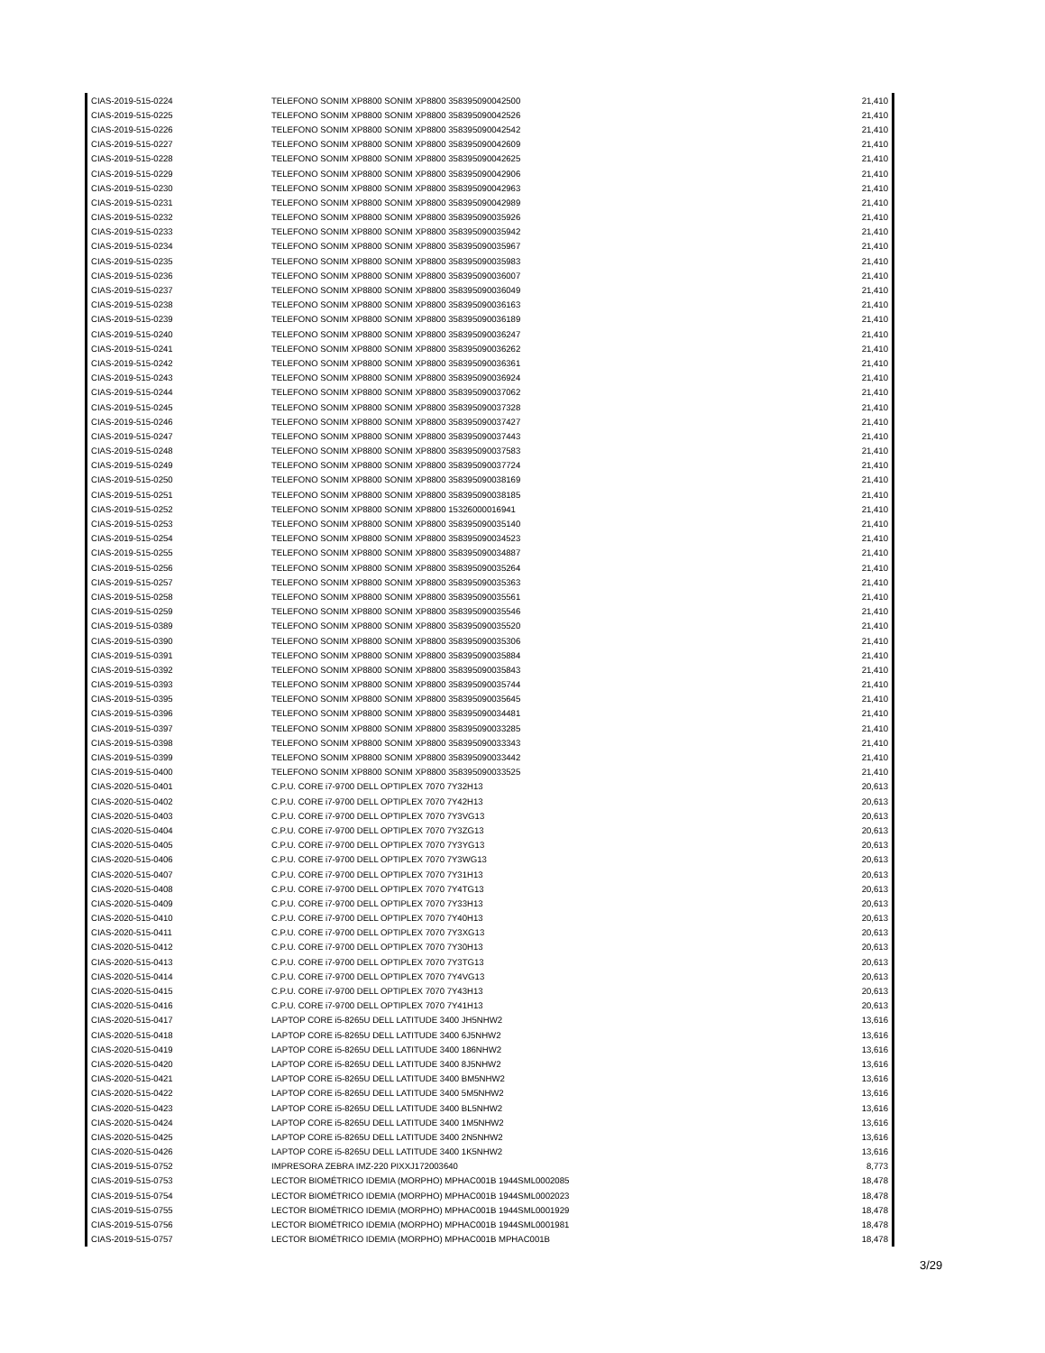| CIAS-2019-515-0224 | TELEFONO SONIM XP8800 SONIM XP8800 358395090042500 | 21,410 |
| CIAS-2019-515-0225 | TELEFONO SONIM XP8800 SONIM XP8800 358395090042526 | 21,410 |
| CIAS-2019-515-0226 | TELEFONO SONIM XP8800 SONIM XP8800 358395090042542 | 21,410 |
| CIAS-2019-515-0227 | TELEFONO SONIM XP8800 SONIM XP8800 358395090042609 | 21,410 |
| CIAS-2019-515-0228 | TELEFONO SONIM XP8800 SONIM XP8800 358395090042625 | 21,410 |
| CIAS-2019-515-0229 | TELEFONO SONIM XP8800 SONIM XP8800 358395090042906 | 21,410 |
| CIAS-2019-515-0230 | TELEFONO SONIM XP8800 SONIM XP8800 358395090042963 | 21,410 |
| CIAS-2019-515-0231 | TELEFONO SONIM XP8800 SONIM XP8800 358395090042989 | 21,410 |
| CIAS-2019-515-0232 | TELEFONO SONIM XP8800 SONIM XP8800 358395090035926 | 21,410 |
| CIAS-2019-515-0233 | TELEFONO SONIM XP8800 SONIM XP8800 358395090035942 | 21,410 |
| CIAS-2019-515-0234 | TELEFONO SONIM XP8800 SONIM XP8800 358395090035967 | 21,410 |
| CIAS-2019-515-0235 | TELEFONO SONIM XP8800 SONIM XP8800 358395090035983 | 21,410 |
| CIAS-2019-515-0236 | TELEFONO SONIM XP8800 SONIM XP8800 358395090036007 | 21,410 |
| CIAS-2019-515-0237 | TELEFONO SONIM XP8800 SONIM XP8800 358395090036049 | 21,410 |
| CIAS-2019-515-0238 | TELEFONO SONIM XP8800 SONIM XP8800 358395090036163 | 21,410 |
| CIAS-2019-515-0239 | TELEFONO SONIM XP8800 SONIM XP8800 358395090036189 | 21,410 |
| CIAS-2019-515-0240 | TELEFONO SONIM XP8800 SONIM XP8800 358395090036247 | 21,410 |
| CIAS-2019-515-0241 | TELEFONO SONIM XP8800 SONIM XP8800 358395090036262 | 21,410 |
| CIAS-2019-515-0242 | TELEFONO SONIM XP8800 SONIM XP8800 358395090036361 | 21,410 |
| CIAS-2019-515-0243 | TELEFONO SONIM XP8800 SONIM XP8800 358395090036924 | 21,410 |
| CIAS-2019-515-0244 | TELEFONO SONIM XP8800 SONIM XP8800 358395090037062 | 21,410 |
| CIAS-2019-515-0245 | TELEFONO SONIM XP8800 SONIM XP8800 358395090037328 | 21,410 |
| CIAS-2019-515-0246 | TELEFONO SONIM XP8800 SONIM XP8800 358395090037427 | 21,410 |
| CIAS-2019-515-0247 | TELEFONO SONIM XP8800 SONIM XP8800 358395090037443 | 21,410 |
| CIAS-2019-515-0248 | TELEFONO SONIM XP8800 SONIM XP8800 358395090037583 | 21,410 |
| CIAS-2019-515-0249 | TELEFONO SONIM XP8800 SONIM XP8800 358395090037724 | 21,410 |
| CIAS-2019-515-0250 | TELEFONO SONIM XP8800 SONIM XP8800 358395090038169 | 21,410 |
| CIAS-2019-515-0251 | TELEFONO SONIM XP8800 SONIM XP8800 358395090038185 | 21,410 |
| CIAS-2019-515-0252 | TELEFONO SONIM XP8800 SONIM XP8800 15326000016941 | 21,410 |
| CIAS-2019-515-0253 | TELEFONO SONIM XP8800 SONIM XP8800 358395090035140 | 21,410 |
| CIAS-2019-515-0254 | TELEFONO SONIM XP8800 SONIM XP8800 358395090034523 | 21,410 |
| CIAS-2019-515-0255 | TELEFONO SONIM XP8800 SONIM XP8800 358395090034887 | 21,410 |
| CIAS-2019-515-0256 | TELEFONO SONIM XP8800 SONIM XP8800 358395090035264 | 21,410 |
| CIAS-2019-515-0257 | TELEFONO SONIM XP8800 SONIM XP8800 358395090035363 | 21,410 |
| CIAS-2019-515-0258 | TELEFONO SONIM XP8800 SONIM XP8800 358395090035561 | 21,410 |
| CIAS-2019-515-0259 | TELEFONO SONIM XP8800 SONIM XP8800 358395090035546 | 21,410 |
| CIAS-2019-515-0389 | TELEFONO SONIM XP8800 SONIM XP8800 358395090035520 | 21,410 |
| CIAS-2019-515-0390 | TELEFONO SONIM XP8800 SONIM XP8800 358395090035306 | 21,410 |
| CIAS-2019-515-0391 | TELEFONO SONIM XP8800 SONIM XP8800 358395090035884 | 21,410 |
| CIAS-2019-515-0392 | TELEFONO SONIM XP8800 SONIM XP8800 358395090035843 | 21,410 |
| CIAS-2019-515-0393 | TELEFONO SONIM XP8800 SONIM XP8800 358395090035744 | 21,410 |
| CIAS-2019-515-0395 | TELEFONO SONIM XP8800 SONIM XP8800 358395090035645 | 21,410 |
| CIAS-2019-515-0396 | TELEFONO SONIM XP8800 SONIM XP8800 358395090034481 | 21,410 |
| CIAS-2019-515-0397 | TELEFONO SONIM XP8800 SONIM XP8800 358395090033285 | 21,410 |
| CIAS-2019-515-0398 | TELEFONO SONIM XP8800 SONIM XP8800 358395090033343 | 21,410 |
| CIAS-2019-515-0399 | TELEFONO SONIM XP8800 SONIM XP8800 358395090033442 | 21,410 |
| CIAS-2019-515-0400 | TELEFONO SONIM XP8800 SONIM XP8800 358395090033525 | 21,410 |
| CIAS-2020-515-0401 | C.P.U. CORE i7-9700 DELL OPTIPLEX 7070 7Y32H13 | 20,613 |
| CIAS-2020-515-0402 | C.P.U. CORE i7-9700 DELL OPTIPLEX 7070 7Y42H13 | 20,613 |
| CIAS-2020-515-0403 | C.P.U. CORE i7-9700 DELL OPTIPLEX 7070 7Y3VG13 | 20,613 |
| CIAS-2020-515-0404 | C.P.U. CORE i7-9700 DELL OPTIPLEX 7070 7Y3ZG13 | 20,613 |
| CIAS-2020-515-0405 | C.P.U. CORE i7-9700 DELL OPTIPLEX 7070 7Y3YG13 | 20,613 |
| CIAS-2020-515-0406 | C.P.U. CORE i7-9700 DELL OPTIPLEX 7070 7Y3WG13 | 20,613 |
| CIAS-2020-515-0407 | C.P.U. CORE i7-9700 DELL OPTIPLEX 7070 7Y31H13 | 20,613 |
| CIAS-2020-515-0408 | C.P.U. CORE i7-9700 DELL OPTIPLEX 7070 7Y4TG13 | 20,613 |
| CIAS-2020-515-0409 | C.P.U. CORE i7-9700 DELL OPTIPLEX 7070 7Y33H13 | 20,613 |
| CIAS-2020-515-0410 | C.P.U. CORE i7-9700 DELL OPTIPLEX 7070 7Y40H13 | 20,613 |
| CIAS-2020-515-0411 | C.P.U. CORE i7-9700 DELL OPTIPLEX 7070 7Y3XG13 | 20,613 |
| CIAS-2020-515-0412 | C.P.U. CORE i7-9700 DELL OPTIPLEX 7070 7Y30H13 | 20,613 |
| CIAS-2020-515-0413 | C.P.U. CORE i7-9700 DELL OPTIPLEX 7070 7Y3TG13 | 20,613 |
| CIAS-2020-515-0414 | C.P.U. CORE i7-9700 DELL OPTIPLEX 7070 7Y4VG13 | 20,613 |
| CIAS-2020-515-0415 | C.P.U. CORE i7-9700 DELL OPTIPLEX 7070 7Y43H13 | 20,613 |
| CIAS-2020-515-0416 | C.P.U. CORE i7-9700 DELL OPTIPLEX 7070 7Y41H13 | 20,613 |
| CIAS-2020-515-0417 | LAPTOP CORE i5-8265U DELL LATITUDE 3400 JH5NHW2 | 13,616 |
| CIAS-2020-515-0418 | LAPTOP CORE i5-8265U DELL LATITUDE 3400 6J5NHW2 | 13,616 |
| CIAS-2020-515-0419 | LAPTOP CORE i5-8265U DELL LATITUDE 3400 186NHW2 | 13,616 |
| CIAS-2020-515-0420 | LAPTOP CORE i5-8265U DELL LATITUDE 3400 8J5NHW2 | 13,616 |
| CIAS-2020-515-0421 | LAPTOP CORE i5-8265U DELL LATITUDE 3400 BM5NHW2 | 13,616 |
| CIAS-2020-515-0422 | LAPTOP CORE i5-8265U DELL LATITUDE 3400 5M5NHW2 | 13,616 |
| CIAS-2020-515-0423 | LAPTOP CORE i5-8265U DELL LATITUDE 3400 BL5NHW2 | 13,616 |
| CIAS-2020-515-0424 | LAPTOP CORE i5-8265U DELL LATITUDE 3400 1M5NHW2 | 13,616 |
| CIAS-2020-515-0425 | LAPTOP CORE i5-8265U DELL LATITUDE 3400 2N5NHW2 | 13,616 |
| CIAS-2020-515-0426 | LAPTOP CORE i5-8265U DELL LATITUDE 3400 1K5NHW2 | 13,616 |
| CIAS-2019-515-0752 | IMPRESORA ZEBRA IMZ-220 PIXXJ172003640 | 8,773 |
| CIAS-2019-515-0753 | LECTOR BIOMÉTRICO IDEMIA (MORPHO) MPHAC001B 1944SML0002085 | 18,478 |
| CIAS-2019-515-0754 | LECTOR BIOMÉTRICO IDEMIA (MORPHO) MPHAC001B 1944SML0002023 | 18,478 |
| CIAS-2019-515-0755 | LECTOR BIOMÉTRICO IDEMIA (MORPHO) MPHAC001B 1944SML0001929 | 18,478 |
| CIAS-2019-515-0756 | LECTOR BIOMÉTRICO IDEMIA (MORPHO) MPHAC001B 1944SML0001981 | 18,478 |
| CIAS-2019-515-0757 | LECTOR BIOMÉTRICO IDEMIA (MORPHO) MPHAC001B MPHAC001B | 18,478 |
3/29